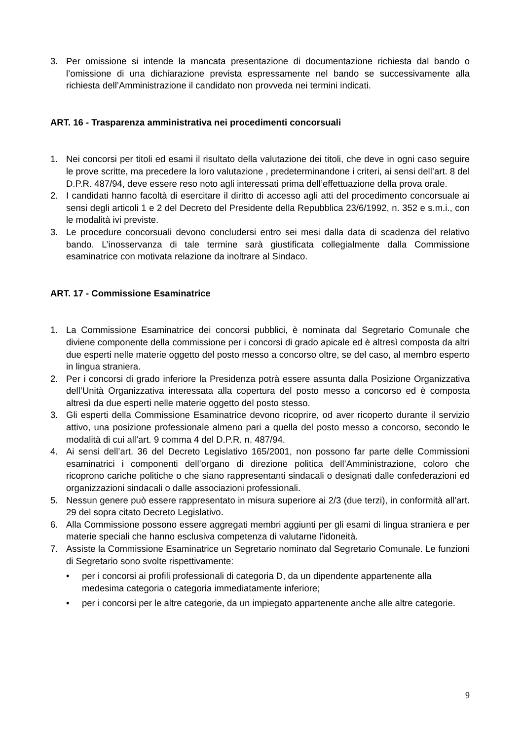3. Per omissione si intende la mancata presentazione di documentazione richiesta dal bando o l’omissione di una dichiarazione prevista espressamente nel bando se successivamente alla richiesta dell’Amministrazione il candidato non provveda nei termini indicati.
ART. 16 - Trasparenza amministrativa nei procedimenti concorsuali
1. Nei concorsi per titoli ed esami il risultato della valutazione dei titoli, che deve in ogni caso seguire le prove scritte, ma precedere la loro valutazione , predeterminandone i criteri, ai sensi dell’art. 8 del D.P.R. 487/94, deve essere reso noto agli interessati prima dell’effettuazione della prova orale.
2. I candidati hanno facoltà di esercitare il diritto di accesso agli atti del procedimento concorsuale ai sensi degli articoli 1 e 2 del Decreto del Presidente della Repubblica 23/6/1992, n. 352 e s.m.i., con le modalità ivi previste.
3. Le procedure concorsuali devono concludersi entro sei mesi dalla data di scadenza del relativo bando. L’inosservanza di tale termine sarà giustificata collegialmente dalla Commissione esaminatrice con motivata relazione da inoltrare al Sindaco.
ART. 17 - Commissione Esaminatrice
1. La Commissione Esaminatrice dei concorsi pubblici, è nominata dal Segretario Comunale che diviene componente della commissione per i concorsi di grado apicale ed è altresì composta da altri due esperti nelle materie oggetto del posto messo a concorso oltre, se del caso, al membro esperto in lingua straniera.
2. Per i concorsi di grado inferiore la Presidenza potrà essere assunta dalla Posizione Organizzativa dell’Unità Organizzativa interessata alla copertura del posto messo a concorso ed è composta altresì da due esperti nelle materie oggetto del posto stesso.
3. Gli esperti della Commissione Esaminatrice devono ricoprire, od aver ricoperto durante il servizio attivo, una posizione professionale almeno pari a quella del posto messo a concorso, secondo le modalità di cui all’art. 9 comma 4 del D.P.R. n. 487/94.
4. Ai sensi dell’art. 36 del Decreto Legislativo 165/2001, non possono far parte delle Commissioni esaminatrici i componenti dell’organo di direzione politica dell’Amministrazione, coloro che ricoprono cariche politiche o che siano rappresentanti sindacali o designati dalle confederazioni ed organizzazioni sindacali o dalle associazioni professionali.
5. Nessun genere può essere rappresentato in misura superiore ai 2/3 (due terzi), in conformità all’art. 29 del sopra citato Decreto Legislativo.
6. Alla Commissione possono essere aggregati membri aggiunti per gli esami di lingua straniera e per materie speciali che hanno esclusiva competenza di valutarne l’idoneità.
7. Assiste la Commissione Esaminatrice un Segretario nominato dal Segretario Comunale. Le funzioni di Segretario sono svolte rispettivamente:
• per i concorsi ai profili professionali di categoria D, da un dipendente appartenente alla medesima categoria o categoria immediatamente inferiore;
• per i concorsi per le altre categorie, da un impiegato appartenente anche alle altre categorie.
9